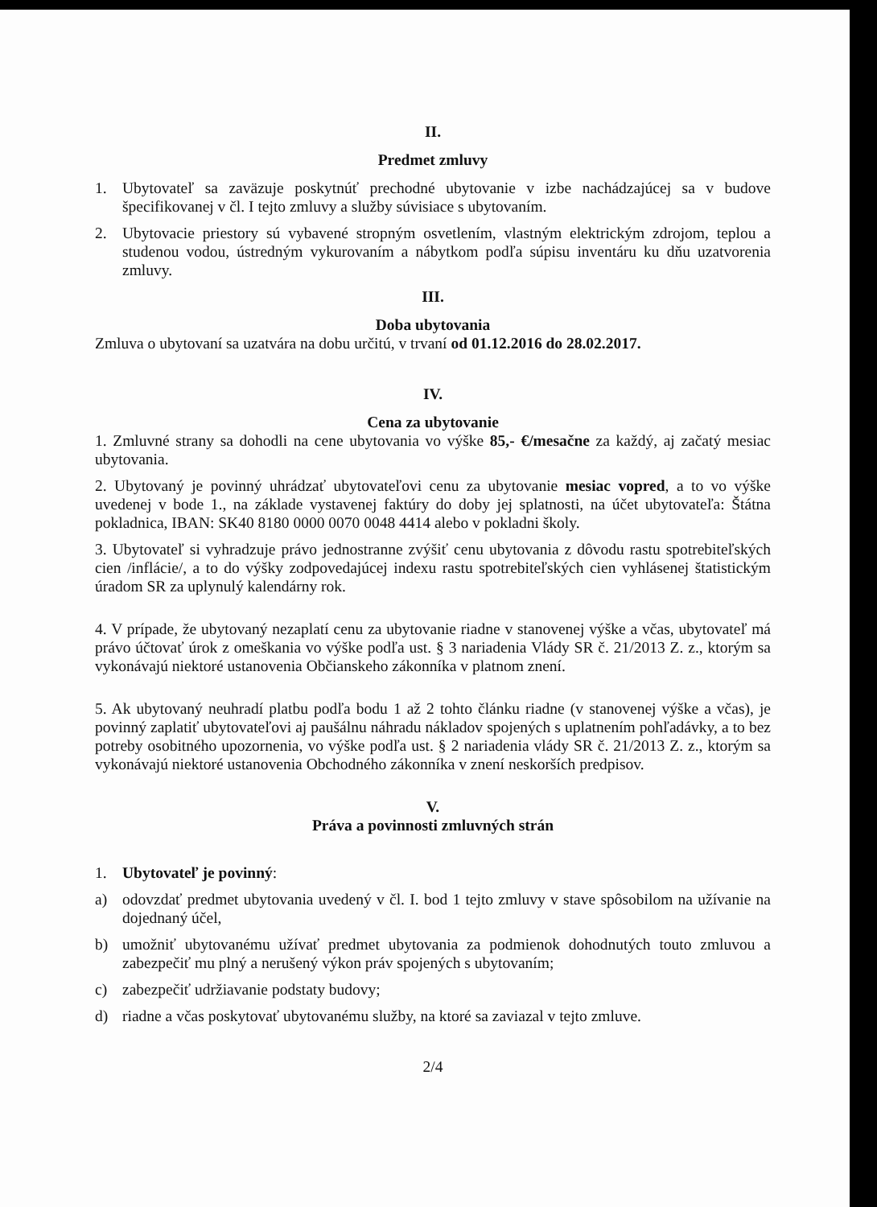II.
Predmet zmluvy
1. Ubytovateľ sa zaväzuje poskytnúť prechodné ubytovanie v izbe nachádzajúcej sa v budove špecifikovanej v čl. I tejto zmluvy a služby súvisiace s ubytovaním.
2. Ubytovacie priestory sú vybavené stropným osvetlením, vlastným elektrickým zdrojom, teplou a studenou vodou, ústredným vykurovaním a nábytkom podľa súpisu inventáru ku dňu uzatvorenia zmluvy.
III.
Doba ubytovania
Zmluva o ubytovaní sa uzatvára na dobu určitú, v trvaní od 01.12.2016 do 28.02.2017.
IV.
Cena za ubytovanie
1. Zmluvné strany sa dohodli na cene ubytovania vo výške 85,- €/mesačne za každý, aj začatý mesiac ubytovania.
2. Ubytovaný je povinný uhrádzať ubytovateľovi cenu za ubytovanie mesiac vopred, a to vo výške uvedenej v bode 1., na základe vystavenej faktúry do doby jej splatnosti, na účet ubytovateľa: Štátna pokladnica, IBAN: SK40 8180 0000 0070 0048 4414 alebo v pokladni školy.
3. Ubytovateľ si vyhradzuje právo jednostranne zvýšiť cenu ubytovania z dôvodu rastu spotrebiteľských cien /inflácie/, a to do výšky zodpovedajúcej indexu rastu spotrebiteľských cien vyhlásenej štatistickým úradom SR za uplynulý kalendárny rok.
4. V prípade, že ubytovaný nezaplatí cenu za ubytovanie riadne v stanovenej výške a včas, ubytovateľ má právo účtovať úrok z omeškania vo výške podľa ust. § 3 nariadenia Vlády SR č. 21/2013 Z. z., ktorým sa vykonávajú niektoré ustanovenia Občianskeho zákonníka v platnom znení.
5. Ak ubytovaný neuhradí platbu podľa bodu 1 až 2 tohto článku riadne (v stanovenej výške a včas), je povinný zaplatiť ubytovateľovi aj paušálnu náhradu nákladov spojených s uplatnením pohľadávky, a to bez potreby osobitného upozornenia, vo výške podľa ust. § 2 nariadenia vlády SR č. 21/2013 Z. z., ktorým sa vykonávajú niektoré ustanovenia Obchodného zákonníka v znení neskorších predpisov.
V.
Práva a povinnosti zmluvných strán
1. Ubytovateľ je povinný:
a) odovzdať predmet ubytovania uvedený v čl. I. bod 1 tejto zmluvy v stave spôsobilom na užívanie na dojednaný účel,
b) umožniť ubytovanému užívať predmet ubytovania za podmienok dohodnutých touto zmluvou a zabezpečiť mu plný a nerušený výkon práv spojených s ubytovaním;
c) zabezpečiť udržiavanie podstaty budovy;
d) riadne a včas poskytovať ubytovanému služby, na ktoré sa zaviazal v tejto zmluve.
2/4